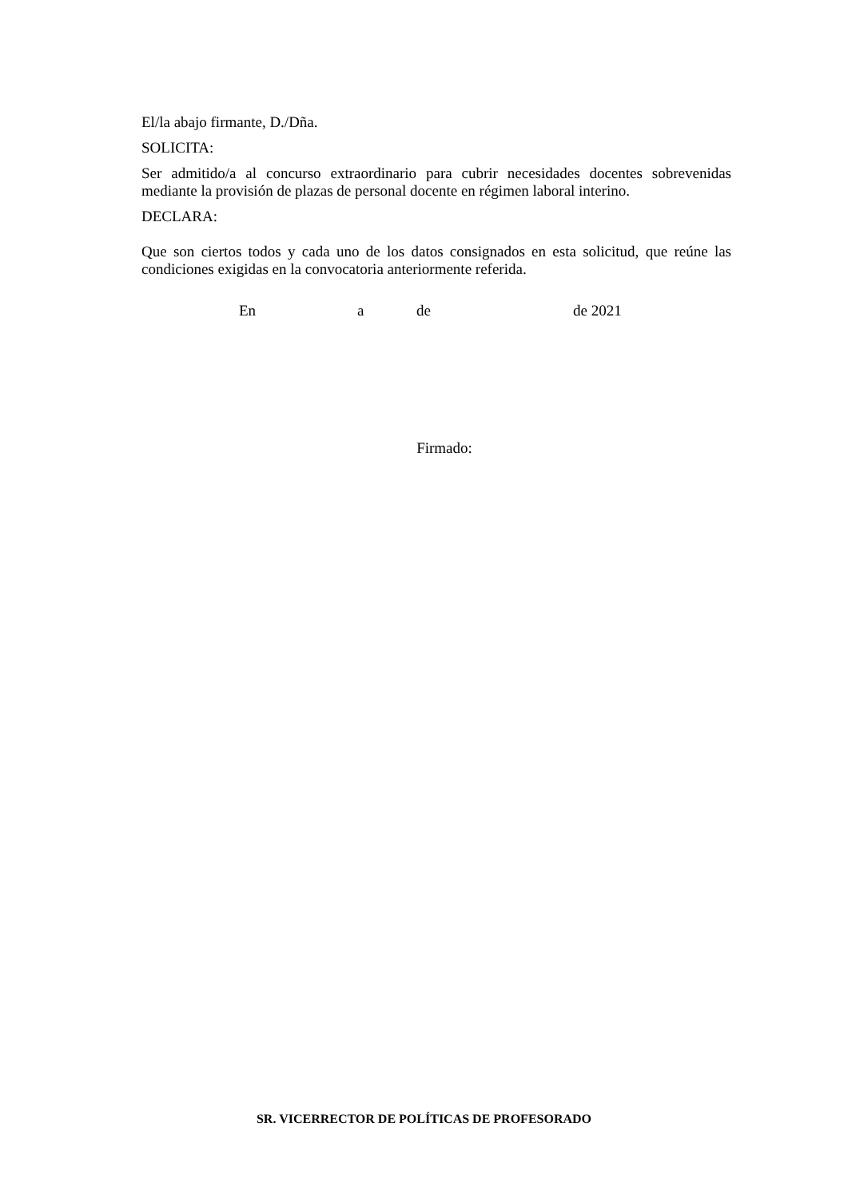El/la abajo firmante, D./Dña.
SOLICITA:
Ser admitido/a al concurso extraordinario para cubrir necesidades docentes sobrevenidas mediante la provisión de plazas de personal docente en régimen laboral interino.
DECLARA:
Que son ciertos todos y cada uno de los datos consignados en esta solicitud, que reúne las condiciones exigidas en la convocatoria anteriormente referida.
En a de de 2021
Firmado:
SR. VICERRECTOR DE POLÍTICAS DE PROFESORADO